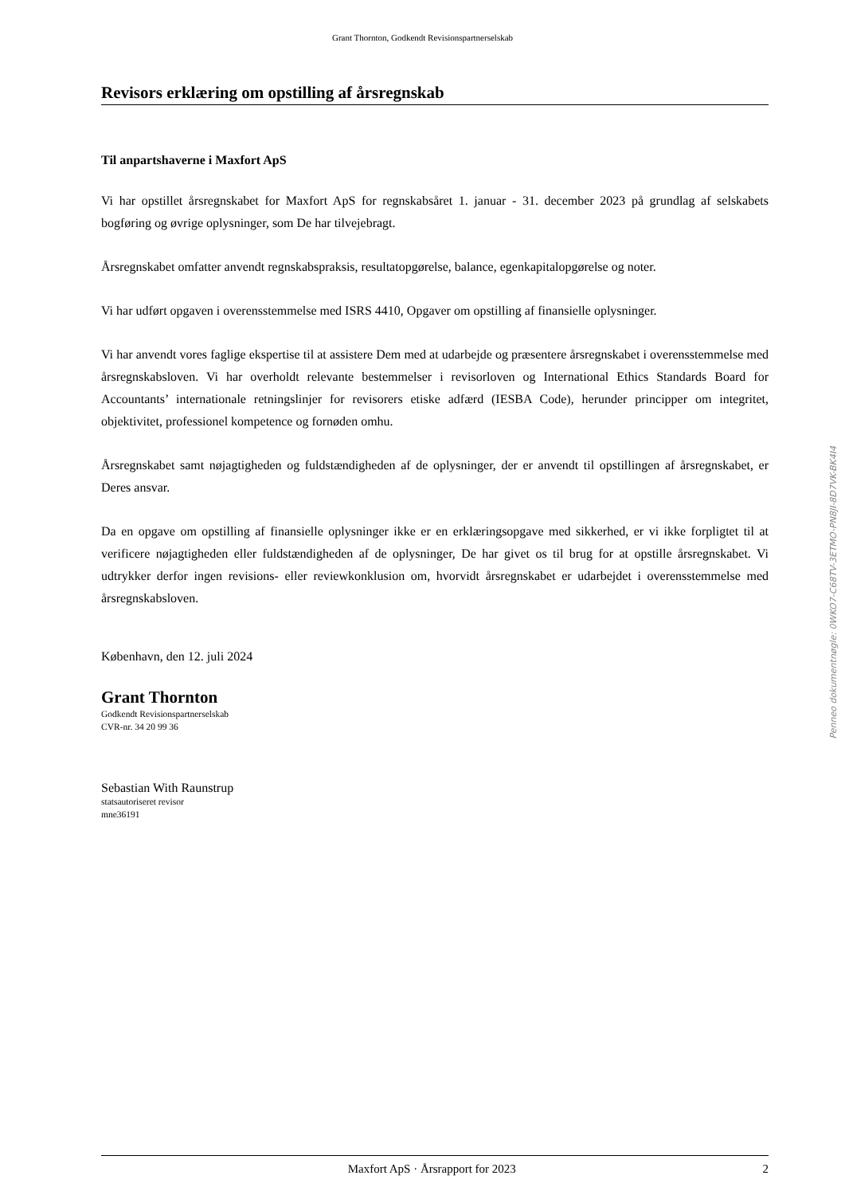Grant Thornton, Godkendt Revisionspartnerselskab
Revisors erklæring om opstilling af årsregnskab
Til anpartshaverne i Maxfort ApS
Vi har opstillet årsregnskabet for Maxfort ApS for regnskabsåret 1. januar - 31. december 2023 på grundlag af selskabets bogføring og øvrige oplysninger, som De har tilvejebragt.
Årsregnskabet omfatter anvendt regnskabspraksis, resultatopgørelse, balance, egenkapitalopgørelse og noter.
Vi har udført opgaven i overensstemmelse med ISRS 4410, Opgaver om opstilling af finansielle oplysninger.
Vi har anvendt vores faglige ekspertise til at assistere Dem med at udarbejde og præsentere årsregnskabet i overensstemmelse med årsregnskabsloven. Vi har overholdt relevante bestemmelser i revisorloven og International Ethics Standards Board for Accountants’ internationale retningslinjer for revisorers etiske adfærd (IESBA Code), herunder principper om integritet, objektivitet, professionel kompetence og fornøden omhu.
Årsregnskabet samt nøjagtigheden og fuldstændigheden af de oplysninger, der er anvendt til opstillingen af årsregnskabet, er Deres ansvar.
Da en opgave om opstilling af finansielle oplysninger ikke er en erklæringsopgave med sikkerhed, er vi ikke forpligtet til at verificere nøjagtigheden eller fuldstændigheden af de oplysninger, De har givet os til brug for at opstille årsregnskabet. Vi udtrykker derfor ingen revisions- eller reviewkonklusion om, hvorvidt årsregnskabet er udarbejdet i overensstemmelse med årsregnskabsloven.
København, den 12. juli 2024
Grant Thornton
Godkendt Revisionspartnerselskab
CVR-nr. 34 20 99 36
Sebastian With Raunstrup
statsautoriseret revisor
mne36191
Penneo dokumentnøgle: 0WKO7-C68TV-3ETMO-PN8JI-8D7VK-BK4I4
Maxfort ApS · Årsrapport for 2023 2